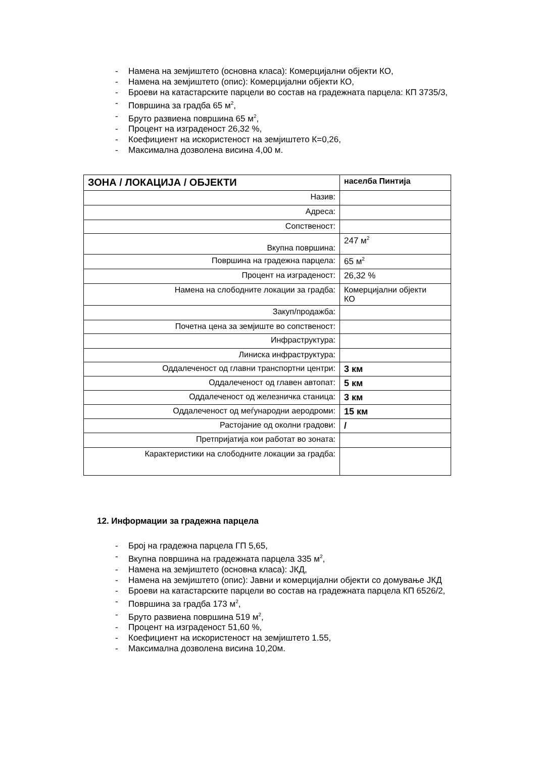- Намена на земјиштето (основна класа): Комерцијални објекти КО,
- Намена на земјиштето (опис): Комерцијални објекти КО,
- Броеви на катастарските парцели во состав на градежната парцела: КП 3735/3,
- Површина за градба 65 м<sup>2</sup>,
- Бруто развиена површина 65 м<sup>2</sup>,
- Процент на изграденост 26,32 %,
- Коефициент на искористеност на земјиштето К=0,26,
- Максимална дозволена висина 4,00 м.
| ЗОНА / ЛОКАЦИЈА / ОБЈЕКТИ | населба Пинтија |
| Назив: | |
| Адреса: | |
| Сопственост: | |
| Вкупна површина: | 247 м<sup>2</sup> |
| Површина на градежна парцела: | 65 м<sup>2</sup> |
| Процент на изграденост: | 26,32 % |
| Намена на слободните локации за градба: | Комерцијални објекти КО |
| Закуп/продажба: | |
| Почетна цена за земјиште во сопственост: | |
| Инфраструктура: | |
| Линиска инфраструктура: | |
| Оддалеченост од главни транспортни центри: | 3 км |
| Оддалеченост од главен автопат: | 5 км |
| Оддалеченост од железничка станица: | 3 км |
| Оддалеченост од меѓународни аеродроми: | 15 км |
| Растојание од околни градови: | / |
| Претпријатија кои работат во зоната: | |
| Карактеристики на слободните локации за градба: | |
12. Информации за градежна парцела
- Број на градежна парцела ГП 5,65,
- Вкупна површина на градежната парцела 335 м<sup>2</sup>,
- Намена на земјиштето (основна класа): ЈКД,
- Намена на земјиштето (опис): Јавни и комерцијални објекти со домување ЈКД
- Броеви на катастарските парцели во состав на градежната парцела КП 6526/2,
- Површина за градба 173 м<sup>2</sup>,
- Бруто развиена површина 519 м<sup>2</sup>,
- Процент на изграденост 51,60 %,
- Коефициент на искористеност на земјиштето 1.55,
- Максимална дозволена висина 10,20м.